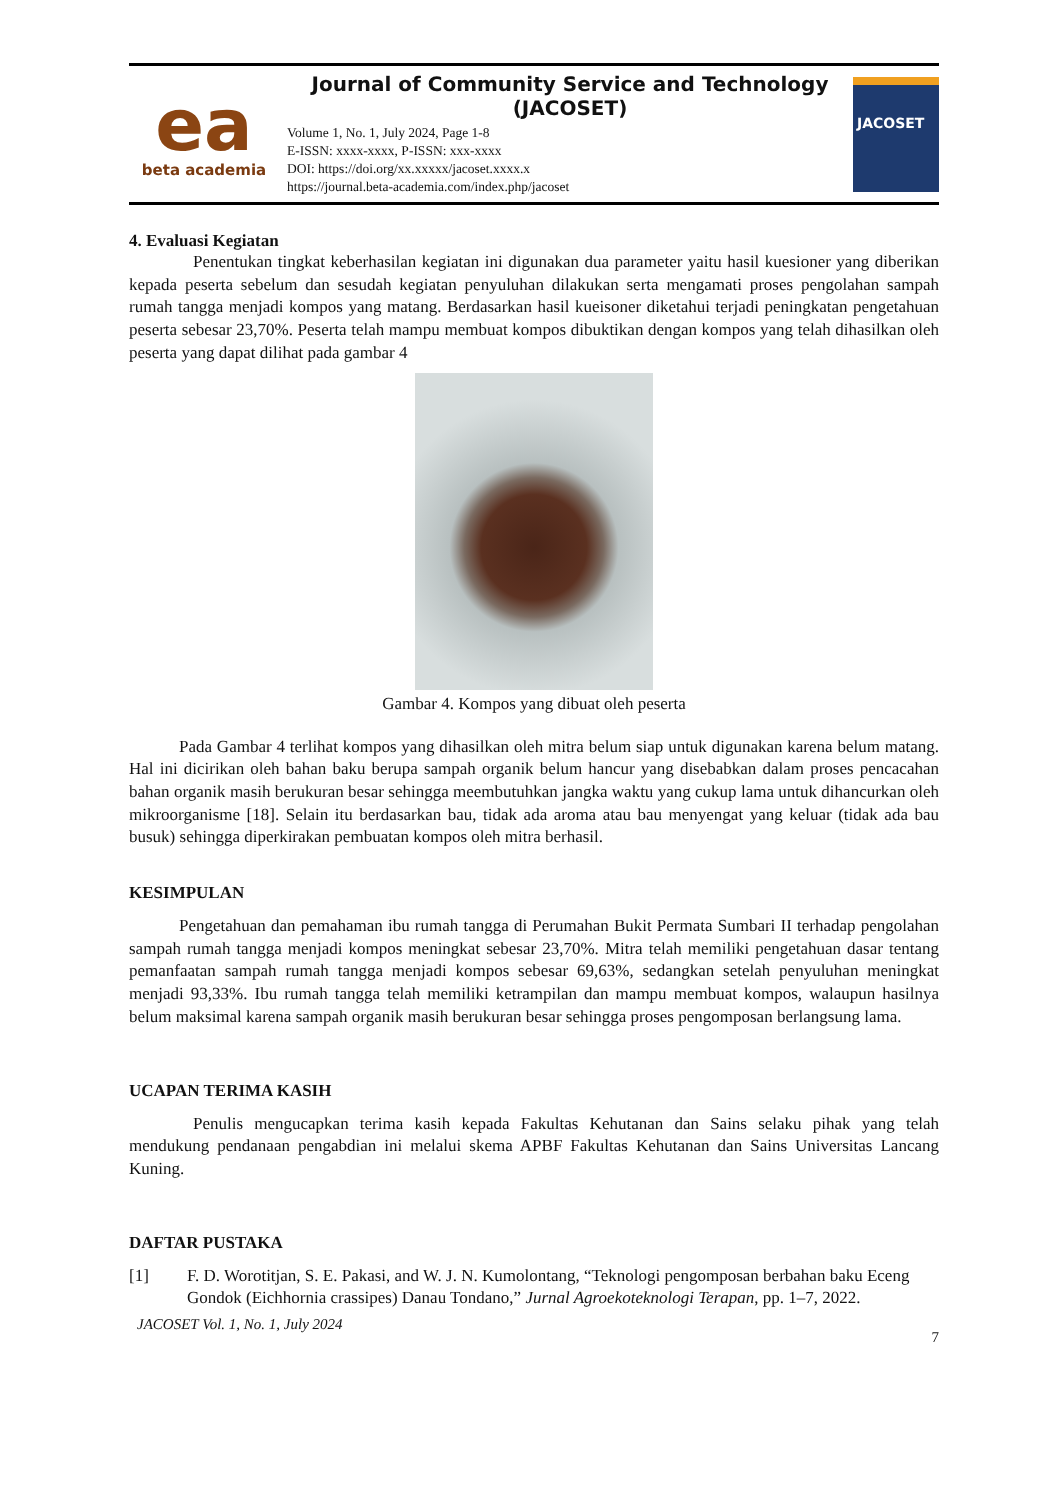ea
beta academia
Journal of Community Service and Technology (JACOSET)
Volume 1, No. 1, July 2024, Page 1-8
E-ISSN: xxxx-xxxx, P-ISSN: xxx-xxxx
DOI: https://doi.org/xx.xxxxx/jacoset.xxxx.x
https://journal.beta-academia.com/index.php/jacoset
JACOSET
4. Evaluasi Kegiatan
Penentukan tingkat keberhasilan kegiatan ini digunakan dua parameter yaitu hasil kuesioner yang diberikan kepada peserta sebelum dan sesudah kegiatan penyuluhan dilakukan serta mengamati proses pengolahan sampah rumah tangga menjadi kompos yang matang. Berdasarkan hasil kueisoner diketahui terjadi peningkatan pengetahuan peserta sebesar 23,70%. Peserta telah mampu membuat kompos dibuktikan dengan kompos yang telah dihasilkan oleh peserta yang dapat dilihat pada gambar 4
Gambar 4. Kompos yang dibuat oleh peserta
Pada Gambar 4 terlihat kompos yang dihasilkan oleh mitra belum siap untuk digunakan karena belum matang. Hal ini dicirikan oleh bahan baku berupa sampah organik belum hancur yang disebabkan dalam proses pencacahan bahan organik masih berukuran besar sehingga meembutuhkan jangka waktu yang cukup lama untuk dihancurkan oleh mikroorganisme [18]. Selain itu berdasarkan bau, tidak ada aroma atau bau menyengat yang keluar (tidak ada bau busuk) sehingga diperkirakan pembuatan kompos oleh mitra berhasil.
KESIMPULAN
Pengetahuan dan pemahaman ibu rumah tangga di Perumahan Bukit Permata Sumbari II terhadap pengolahan sampah rumah tangga menjadi kompos meningkat sebesar 23,70%. Mitra telah memiliki pengetahuan dasar tentang pemanfaatan sampah rumah tangga menjadi kompos sebesar 69,63%, sedangkan setelah penyuluhan meningkat menjadi 93,33%. Ibu rumah tangga telah memiliki ketrampilan dan mampu membuat kompos, walaupun hasilnya belum maksimal karena sampah organik masih berukuran besar sehingga proses pengomposan berlangsung lama.
UCAPAN TERIMA KASIH
Penulis mengucapkan terima kasih kepada Fakultas Kehutanan dan Sains selaku pihak yang telah mendukung pendanaan pengabdian ini melalui skema APBF Fakultas Kehutanan dan Sains Universitas Lancang Kuning.
DAFTAR PUSTAKA
[1] F. D. Worotitjan, S. E. Pakasi, and W. J. N. Kumolontang, “Teknologi pengomposan berbahan baku Eceng Gondok (Eichhornia crassipes) Danau Tondano,” Jurnal Agroekoteknologi Terapan, pp. 1–7, 2022.
JACOSET Vol. 1, No. 1, July 2024
7